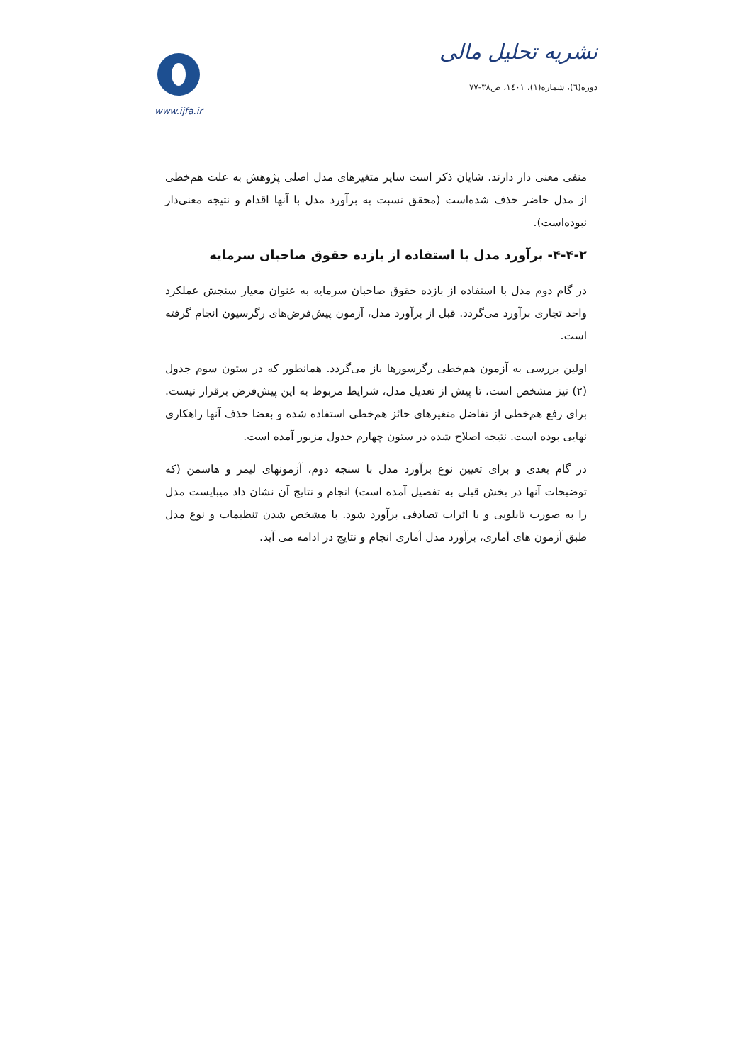نشریه تحلیل مالی
دوره(٦)، شماره(١)، ١٤٠١، ص٣٨-٧٧
www.ijfa.ir
منفی معنی دار دارند. شایان ذکر است سایر متغیرهای مدل اصلی پژوهش به علت هم‌خطی از مدل حاضر حذف شده‌است (محقق نسبت به برآورد مدل با آنها اقدام و نتیجه معنی‌دار نبوده‌است).
۴-۴-۲- برآورد مدل با استفاده از بازده حقوق صاحبان سرمایه
در گام دوم مدل با استفاده از بازده حقوق صاحبان سرمایه به عنوان معیار سنجش عملکرد واحد تجاری برآورد می‌گردد. قبل از برآورد مدل، آزمون پیش‌فرض‌های رگرسیون انجام گرفته است.
اولین بررسی به آزمون هم‌خطی رگرسورها باز می‌گردد. همانطور که در ستون سوم جدول (۲) نیز مشخص است، تا پیش از تعدیل مدل، شرایط مربوط به این پیش‌فرض برقرار نیست. برای رفع هم‌خطی از تفاضل متغیرهای حائز هم‌خطی استفاده شده و بعضا حذف آنها راهکاری نهایی بوده است. نتیجه اصلاح شده در ستون چهارم جدول مزبور آمده است.
در گام بعدی و برای تعیین نوع برآورد مدل با سنجه دوم، آزمونهای لیمر و هاسمن (که توضیحات آنها در بخش قبلی به تفصیل آمده است) انجام و نتایج آن نشان داد میبایست مدل را به صورت تابلویی و با اثرات تصادفی برآورد شود. با مشخص شدن تنظیمات و نوع مدل طبق آزمون های آماری، برآورد مدل آماری انجام و نتایج در ادامه می آید.